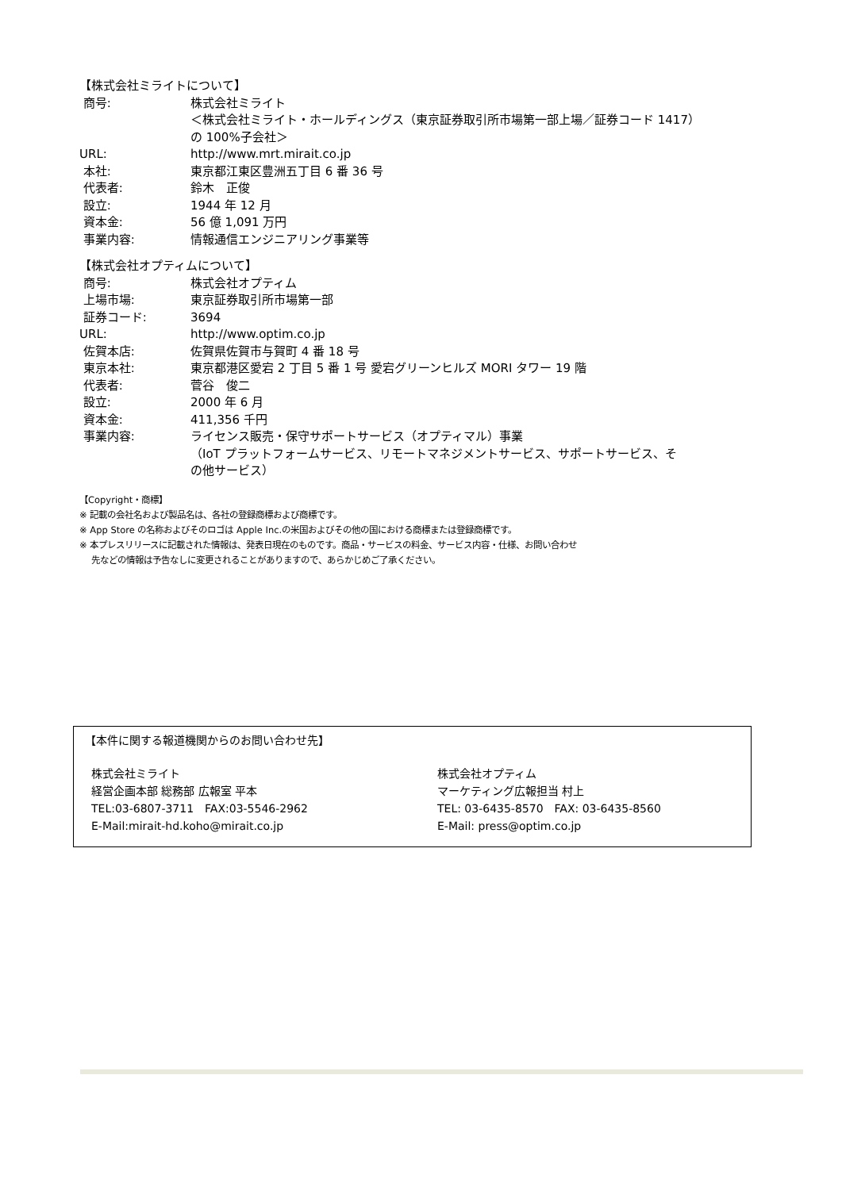【株式会社ミライトについて】
| 商号: | 株式会社ミライト ＜株式会社ミライト・ホールディングス（東京証券取引所市場第一部上場／証券コード 1417） の 100%子会社＞ |
| URL: | http://www.mrt.mirait.co.jp |
| 本社: | 東京都江東区豊洲五丁目 6 番 36 号 |
| 代表者: | 鈴木 正俊 |
| 設立: | 1944 年 12 月 |
| 資本金: | 56 億 1,091 万円 |
| 事業内容: | 情報通信エンジニアリング事業等 |
【株式会社オプティムについて】
| 商号: | 株式会社オプティム |
| 上場市場: | 東京証券取引所市場第一部 |
| 証券コード: | 3694 |
| URL: | http://www.optim.co.jp |
| 佐賀本店: | 佐賀県佐賀市与賀町 4 番 18 号 |
| 東京本社: | 東京都港区愛宕 2 丁目 5 番 1 号 愛宕グリーンヒルズ MORI タワー 19 階 |
| 代表者: | 菅谷 俊二 |
| 設立: | 2000 年 6 月 |
| 資本金: | 411,356 千円 |
| 事業内容: | ライセンス販売・保守サポートサービス（オプティマル）事業 （IoT プラットフォームサービス、リモートマネジメントサービス、サポートサービス、そ の他サービス） |
【Copyright・商標】
※ 記載の会社名および製品名は、各社の登録商標および商標です。
※ App Store の名称およびそのロゴは Apple Inc.の米国およびその他の国における商標または登録商標です。
※ 本プレスリリースに記載された情報は、発表日現在のものです。商品・サービスの料金、サービス内容・仕様、お問い合わせ
先などの情報は予告なしに変更されることがありますので、あらかじめご了承ください。
【本件に関する報道機関からのお問い合わせ先】
株式会社ミライト
経営企画本部 総務部 広報室 平本
TEL:03-6807-3711　FAX:03-5546-2962
E-Mail:mirait-hd.koho@mirait.co.jp
株式会社オプティム
マーケティング広報担当 村上
TEL: 03-6435-8570　FAX: 03-6435-8560
E-Mail: press@optim.co.jp